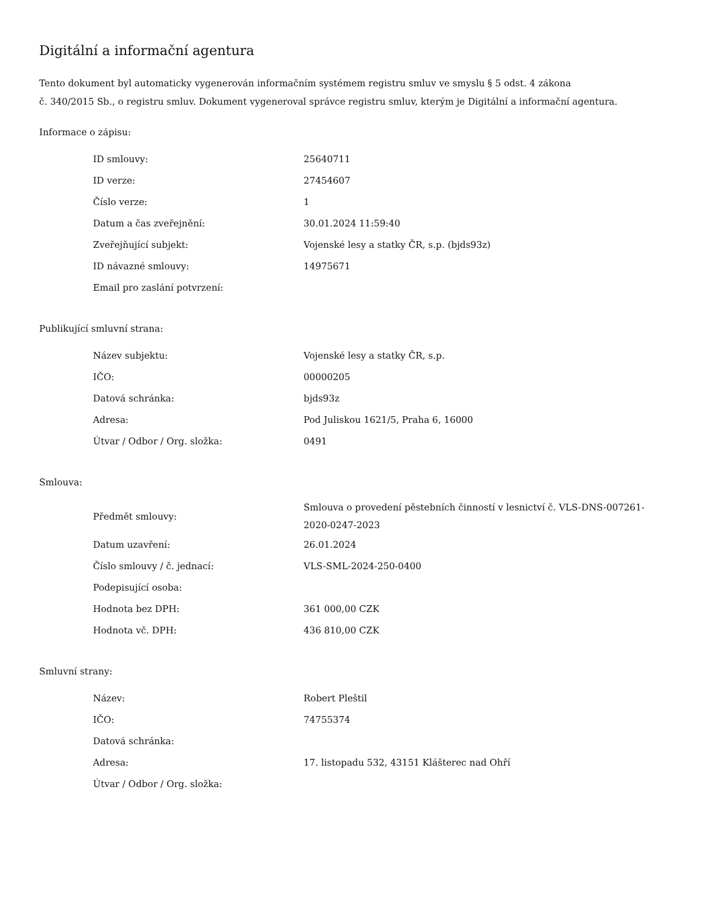Digitální a informační agentura
Tento dokument byl automaticky vygenerován informačním systémem registru smluv ve smyslu § 5 odst. 4 zákona
č. 340/2015 Sb., o registru smluv. Dokument vygeneroval správce registru smluv, kterým je Digitální a informační agentura.
Informace o zápisu:
| ID smlouvy: | 25640711 |
| ID verze: | 27454607 |
| Číslo verze: | 1 |
| Datum a čas zveřejnění: | 30.01.2024 11:59:40 |
| Zveřejňující subjekt: | Vojenské lesy a statky ČR, s.p. (bjds93z) |
| ID návazné smlouvy: | 14975671 |
| Email pro zaslání potvrzení: | |
Publikující smluvní strana:
| Název subjektu: | Vojenské lesy a statky ČR, s.p. |
| IČO: | 00000205 |
| Datová schránka: | bjds93z |
| Adresa: | Pod Juliskou 1621/5, Praha 6, 16000 |
| Útvar / Odbor / Org. složka: | 0491 |
Smlouva:
| Předmět smlouvy: | Smlouva o provedení pěstebních činností v lesnictví č. VLS-DNS-007261-2020-0247-2023 |
| Datum uzavření: | 26.01.2024 |
| Číslo smlouvy / č. jednací: | VLS-SML-2024-250-0400 |
| Podepisující osoba: | |
| Hodnota bez DPH: | 361 000,00 CZK |
| Hodnota vč. DPH: | 436 810,00 CZK |
Smluvní strany:
| Název: | Robert Pleštil |
| IČO: | 74755374 |
| Datová schránka: | |
| Adresa: | 17. listopadu 532, 43151 Klášterec nad Ohří |
| Útvar / Odbor / Org. složka: | |